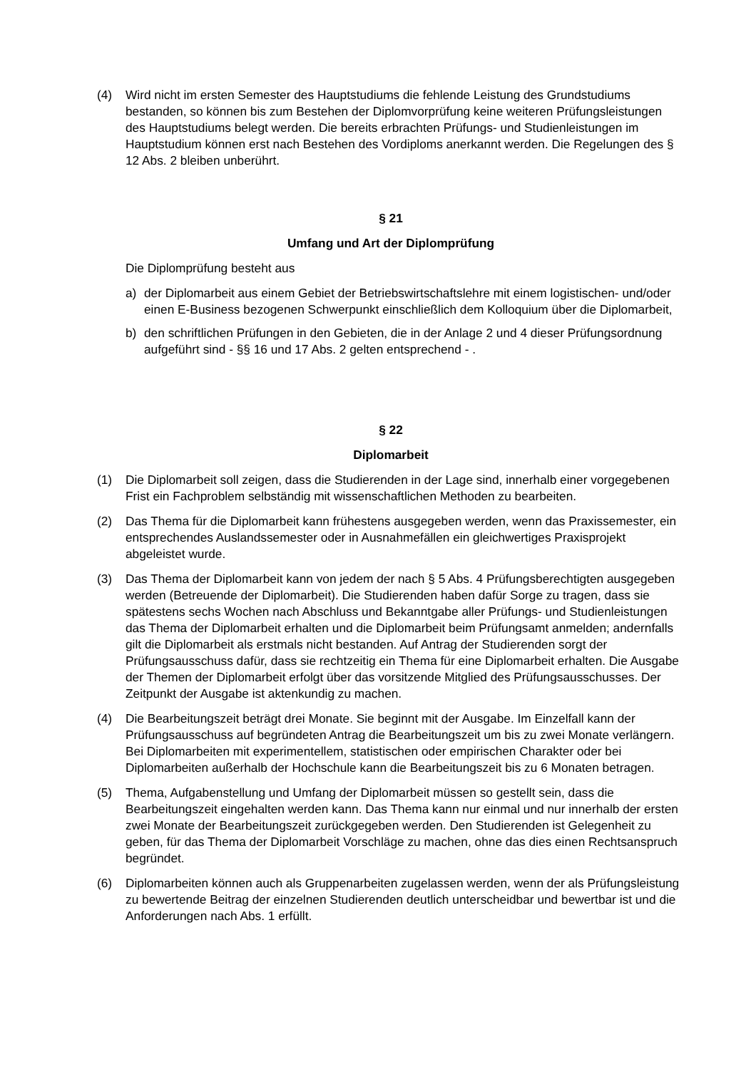(4) Wird nicht im ersten Semester des Hauptstudiums die fehlende Leistung des Grundstudiums bestanden, so können bis zum Bestehen der Diplomvorprüfung keine weiteren Prüfungsleistungen des Hauptstudiums belegt werden. Die bereits erbrachten Prüfungs- und Studienleistungen im Hauptstudium können erst nach Bestehen des Vordiploms anerkannt werden. Die Regelungen des § 12 Abs. 2 bleiben unberührt.
§ 21
Umfang und Art der Diplomprüfung
Die Diplomprüfung besteht aus
a) der Diplomarbeit aus einem Gebiet der Betriebswirtschaftslehre mit einem logistischen- und/oder einen E-Business bezogenen Schwerpunkt einschließlich dem Kolloquium über die Diplomarbeit,
b) den schriftlichen Prüfungen in den Gebieten, die in der Anlage 2 und 4 dieser Prüfungsordnung aufgeführt sind - §§ 16 und 17 Abs. 2 gelten entsprechend - .
§ 22
Diplomarbeit
(1) Die Diplomarbeit soll zeigen, dass die Studierenden in der Lage sind, innerhalb einer vorgegebenen Frist ein Fachproblem selbständig mit wissenschaftlichen Methoden zu bearbeiten.
(2) Das Thema für die Diplomarbeit kann frühestens ausgegeben werden, wenn das Praxissemester, ein entsprechendes Auslandssemester oder in Ausnahmefällen ein gleichwertiges Praxisprojekt abgeleistet wurde.
(3) Das Thema der Diplomarbeit kann von jedem der nach § 5 Abs. 4 Prüfungsberechtigten ausgegeben werden (Betreuende der Diplomarbeit). Die Studierenden haben dafür Sorge zu tragen, dass sie spätestens sechs Wochen nach Abschluss und Bekanntgabe aller Prüfungs- und Studienleistungen das Thema der Diplomarbeit erhalten und die Diplomarbeit beim Prüfungsamt anmelden; andernfalls gilt die Diplomarbeit als erstmals nicht bestanden. Auf Antrag der Studierenden sorgt der Prüfungsausschuss dafür, dass sie rechtzeitig ein Thema für eine Diplomarbeit erhalten. Die Ausgabe der Themen der Diplomarbeit erfolgt über das vorsitzende Mitglied des Prüfungsausschusses. Der Zeitpunkt der Ausgabe ist aktenkundig zu machen.
(4) Die Bearbeitungszeit beträgt drei Monate. Sie beginnt mit der Ausgabe. Im Einzelfall kann der Prüfungsausschuss auf begründeten Antrag die Bearbeitungszeit um bis zu zwei Monate verlängern. Bei Diplomarbeiten mit experimentellem, statistischen oder empirischen Charakter oder bei Diplomarbeiten außerhalb der Hochschule kann die Bearbeitungszeit bis zu 6 Monaten betragen.
(5) Thema, Aufgabenstellung und Umfang der Diplomarbeit müssen so gestellt sein, dass die Bearbeitungszeit eingehalten werden kann. Das Thema kann nur einmal und nur innerhalb der ersten zwei Monate der Bearbeitungszeit zurückgegeben werden. Den Studierenden ist Gelegenheit zu geben, für das Thema der Diplomarbeit Vorschläge zu machen, ohne das dies einen Rechtsanspruch begründet.
(6) Diplomarbeiten können auch als Gruppenarbeiten zugelassen werden, wenn der als Prüfungsleistung zu bewertende Beitrag der einzelnen Studierenden deutlich unterscheidbar und bewertbar ist und die Anforderungen nach Abs. 1 erfüllt.